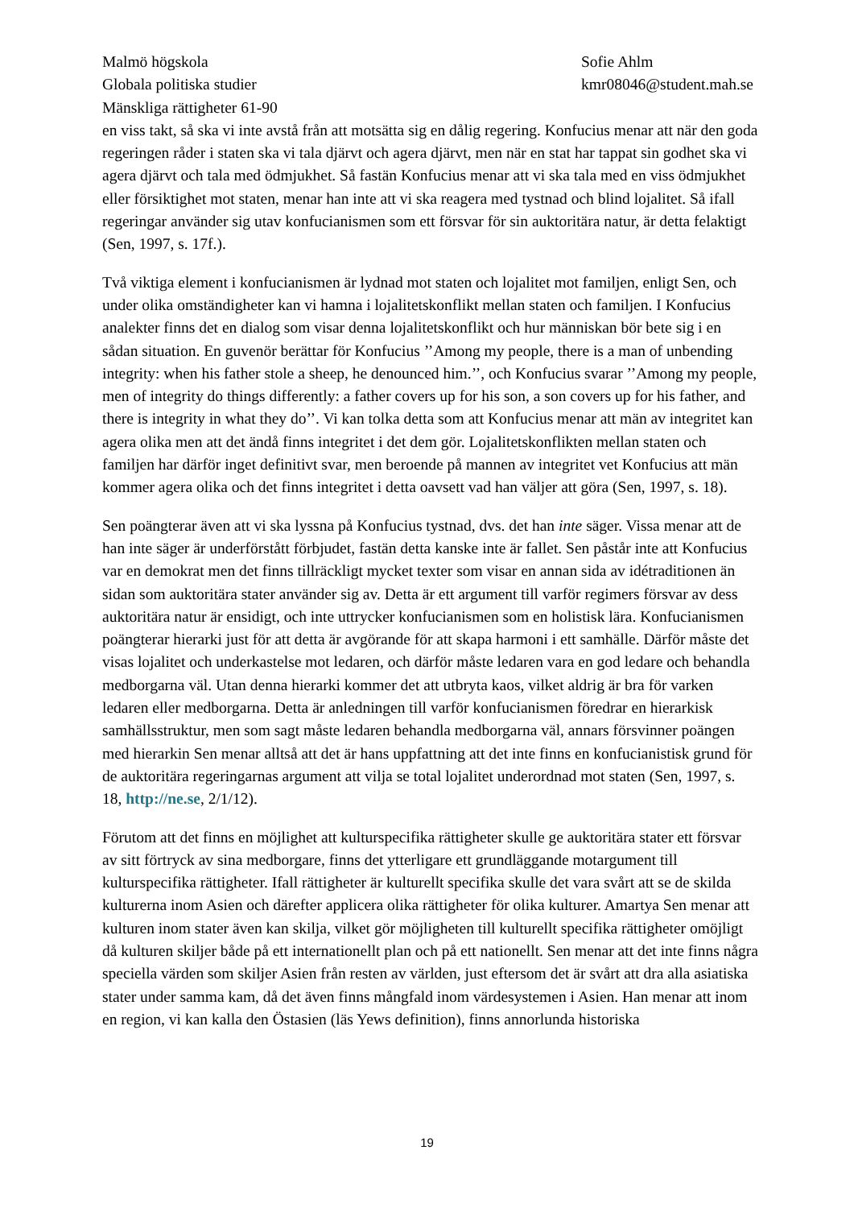Malmö högskola
Globala politiska studier
Mänskliga rättigheter 61-90
Sofie Ahlm
kmr08046@student.mah.se
en viss takt, så ska vi inte avstå från att motsätta sig en dålig regering. Konfucius menar att när den goda regeringen råder i staten ska vi tala djärvt och agera djärvt, men när en stat har tappat sin godhet ska vi agera djärvt och tala med ödmjukhet. Så fastän Konfucius menar att vi ska tala med en viss ödmjukhet eller försiktighet mot staten, menar han inte att vi ska reagera med tystnad och blind lojalitet. Så ifall regeringar använder sig utav konfucianismen som ett försvar för sin auktoritära natur, är detta felaktigt (Sen, 1997, s. 17f.).
Två viktiga element i konfucianismen är lydnad mot staten och lojalitet mot familjen, enligt Sen, och under olika omständigheter kan vi hamna i lojalitetskonflikt mellan staten och familjen. I Konfucius analekter finns det en dialog som visar denna lojalitetskonflikt och hur människan bör bete sig i en sådan situation. En guvenör berättar för Konfucius ’’Among my people, there is a man of unbending integrity: when his father stole a sheep, he denounced him.’’, och Konfucius svarar ’’Among my people, men of integrity do things differently: a father covers up for his son, a son covers up for his father, and there is integrity in what they do’’. Vi kan tolka detta som att Konfucius menar att män av integritet kan agera olika men att det ändå finns integritet i det dem gör. Lojalitetskonflikten mellan staten och familjen har därför inget definitivt svar, men beroende på mannen av integritet vet Konfucius att män kommer agera olika och det finns integritet i detta oavsett vad han väljer att göra (Sen, 1997, s. 18).
Sen poängterar även att vi ska lyssna på Konfucius tystnad, dvs. det han inte säger. Vissa menar att de han inte säger är underförstått förbjudet, fastän detta kanske inte är fallet. Sen påstår inte att Konfucius var en demokrat men det finns tillräckligt mycket texter som visar en annan sida av idétraditionen än sidan som auktoritära stater använder sig av. Detta är ett argument till varför regimers försvar av dess auktoritära natur är ensidigt, och inte uttrycker konfucianismen som en holistisk lära. Konfucianismen poängterar hierarki just för att detta är avgörande för att skapa harmoni i ett samhälle. Därför måste det visas lojalitet och underkastelse mot ledaren, och därför måste ledaren vara en god ledare och behandla medborgarna väl. Utan denna hierarki kommer det att utbryta kaos, vilket aldrig är bra för varken ledaren eller medborgarna. Detta är anledningen till varför konfucianismen föredrar en hierarkisk samhällsstruktur, men som sagt måste ledaren behandla medborgarna väl, annars försvinner poängen med hierarkin Sen menar alltså att det är hans uppfattning att det inte finns en konfucianistisk grund för de auktoritära regeringarnas argument att vilja se total lojalitet underordnad mot staten (Sen, 1997, s. 18, http://ne.se, 2/1/12).
Förutom att det finns en möjlighet att kulturspecifika rättigheter skulle ge auktoritära stater ett försvar av sitt förtryck av sina medborgare, finns det ytterligare ett grundläggande motargument till kulturspecifika rättigheter. Ifall rättigheter är kulturellt specifika skulle det vara svårt att se de skilda kulturerna inom Asien och därefter applicera olika rättigheter för olika kulturer. Amartya Sen menar att kulturen inom stater även kan skilja, vilket gör möjligheten till kulturellt specifika rättigheter omöjligt då kulturen skiljer både på ett internationellt plan och på ett nationellt. Sen menar att det inte finns några speciella värden som skiljer Asien från resten av världen, just eftersom det är svårt att dra alla asiatiska stater under samma kam, då det även finns mångfald inom värdesystemen i Asien. Han menar att inom en region, vi kan kalla den Östasien (läs Yews definition), finns annorlunda historiska
19